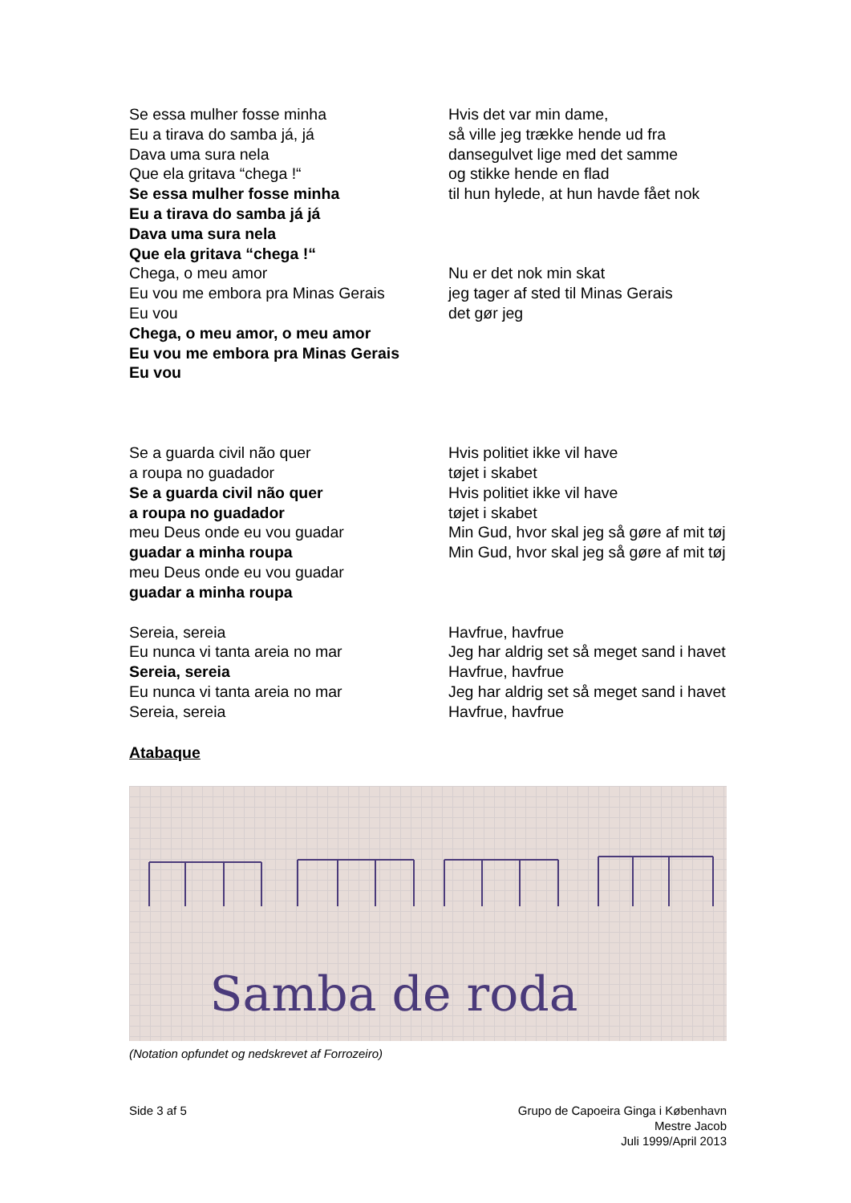Se essa mulher fosse minha
Eu a tirava do samba já, já
Dava uma sura nela
Que ela gritava “chega !“
Se essa mulher fosse minha
Eu a tirava do samba já já
Dava uma sura nela
Que ela gritava “chega !“
Hvis det var min dame,
så ville jeg trække hende ud fra
dansegulvet lige med det samme
og stikke hende en flad
til hun hylede, at hun havde fået nok
Chega, o meu amor
Eu vou me embora pra Minas Gerais
Eu vou
Chega, o meu amor, o meu amor
Eu vou me embora pra Minas Gerais
Eu vou
Nu er det nok min skat
jeg tager af sted til Minas Gerais
det gør jeg
Se a guarda civil não quer
a roupa no guadador
Se a guarda civil não quer
a roupa no guadador
meu Deus onde eu vou guadar
guadar a minha roupa
meu Deus onde eu vou guadar
guadar a minha roupa
Hvis politiet ikke vil have
tøjet i skabet
Hvis politiet ikke vil have
tøjet i skabet
Min Gud, hvor skal jeg så gøre af mit tøj
Min Gud, hvor skal jeg så gøre af mit tøj
Sereia, sereia
Eu nunca vi tanta areia no mar
Sereia, sereia
Eu nunca vi tanta areia no mar
Sereia, sereia
Havfrue, havfrue
Jeg har aldrig set så meget sand i havet
Havfrue, havfrue
Jeg har aldrig set så meget sand i havet
Havfrue, havfrue
Atabaque
Samba de roda
(Notation opfundet og nedskrevet af Forrozeiro)
Side 3 af 5 Grupo de Capoeira Ginga i København
Mestre Jacob
Juli 1999/April 2013